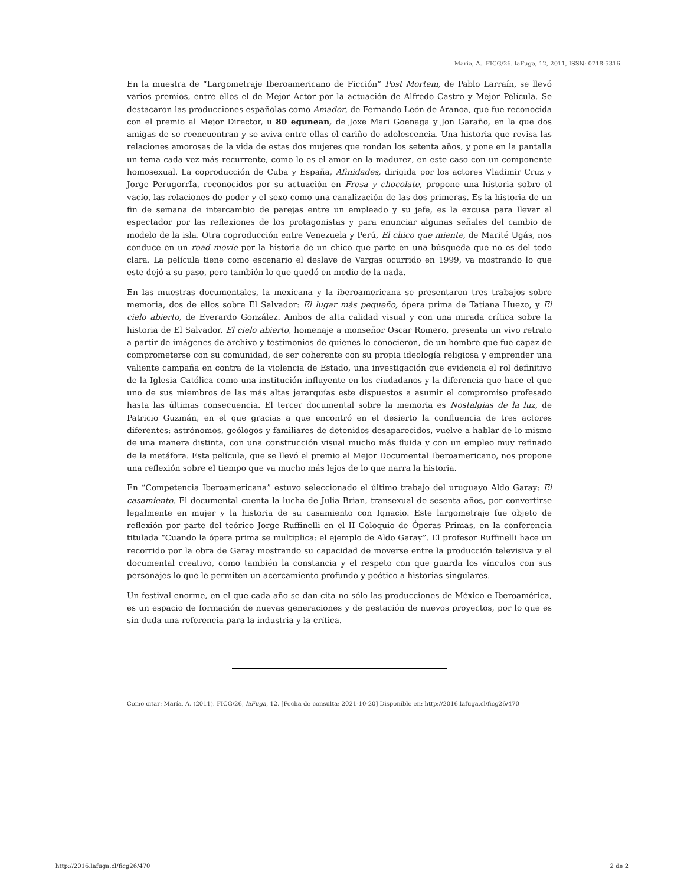María, A.. FICG/26. laFuga, 12, 2011, ISSN: 0718-5316.
En la muestra de “Largometraje Iberoamericano de Ficción” Post Mortem, de Pablo Larraín, se llevó varios premios, entre ellos el de Mejor Actor por la actuación de Alfredo Castro y Mejor Película. Se destacaron las producciones españolas como Amador, de Fernando León de Aranoa, que fue reconocida con el premio al Mejor Director, u 80 egunean, de Joxe Mari Goenaga y Jon Garaño, en la que dos amigas de se reencuentran y se aviva entre ellas el cariño de adolescencia. Una historia que revisa las relaciones amorosas de la vida de estas dos mujeres que rondan los setenta años, y pone en la pantalla un tema cada vez más recurrente, como lo es el amor en la madurez, en este caso con un componente homosexual. La coproducción de Cuba y España, Afinidades, dirigida por los actores Vladimir Cruz y Jorge PerugorrÍa, reconocidos por su actuación en Fresa y chocolate, propone una historia sobre el vacío, las relaciones de poder y el sexo como una canalización de las dos primeras. Es la historia de un fin de semana de intercambio de parejas entre un empleado y su jefe, es la excusa para llevar al espectador por las reflexiones de los protagonistas y para enunciar algunas señales del cambio de modelo de la isla. Otra coproducción entre Venezuela y Perú, El chico que miente, de Marité Ugás, nos conduce en un road movie por la historia de un chico que parte en una búsqueda que no es del todo clara. La película tiene como escenario el deslave de Vargas ocurrido en 1999, va mostrando lo que este dejó a su paso, pero también lo que quedó en medio de la nada.
En las muestras documentales, la mexicana y la iberoamericana se presentaron tres trabajos sobre memoria, dos de ellos sobre El Salvador: El lugar más pequeño, ópera prima de Tatiana Huezo, y El cielo abierto, de Everardo González. Ambos de alta calidad visual y con una mirada crítica sobre la historia de El Salvador. El cielo abierto, homenaje a monseñor Oscar Romero, presenta un vivo retrato a partir de imágenes de archivo y testimonios de quienes le conocieron, de un hombre que fue capaz de comprometerse con su comunidad, de ser coherente con su propia ideología religiosa y emprender una valiente campaña en contra de la violencia de Estado, una investigación que evidencia el rol definitivo de la Iglesia Católica como una institución influyente en los ciudadanos y la diferencia que hace el que uno de sus miembros de las más altas jerarquías este dispuestos a asumir el compromiso profesado hasta las últimas consecuencia. El tercer documental sobre la memoria es Nostalgias de la luz, de Patricio Guzmán, en el que gracias a que encontró en el desierto la confluencia de tres actores diferentes: astrónomos, geólogos y familiares de detenidos desaparecidos, vuelve a hablar de lo mismo de una manera distinta, con una construcción visual mucho más fluida y con un empleo muy refinado de la metáfora. Esta película, que se llevó el premio al Mejor Documental Iberoamericano, nos propone una reflexión sobre el tiempo que va mucho más lejos de lo que narra la historia.
En “Competencia Iberoamericana” estuvo seleccionado el último trabajo del uruguayo Aldo Garay: El casamiento. El documental cuenta la lucha de Julia Brian, transexual de sesenta años, por convertirse legalmente en mujer y la historia de su casamiento con Ignacio. Este largometraje fue objeto de reflexión por parte del teórico Jorge Ruffinelli en el II Coloquio de Óperas Primas, en la conferencia titulada “Cuando la ópera prima se multiplica: el ejemplo de Aldo Garay”. El profesor Ruffinelli hace un recorrido por la obra de Garay mostrando su capacidad de moverse entre la producción televisiva y el documental creativo, como también la constancia y el respeto con que guarda los vínculos con sus personajes lo que le permiten un acercamiento profundo y poético a historias singulares.
Un festival enorme, en el que cada año se dan cita no sólo las producciones de México e Iberoamérica, es un espacio de formación de nuevas generaciones y de gestación de nuevos proyectos, por lo que es sin duda una referencia para la industria y la crítica.
Como citar: María, A. (2011). FICG/26, laFuga, 12. [Fecha de consulta: 2021-10-20] Disponible en: http://2016.lafuga.cl/ficg26/470
http://2016.lafuga.cl/ficg26/470 2 de 2